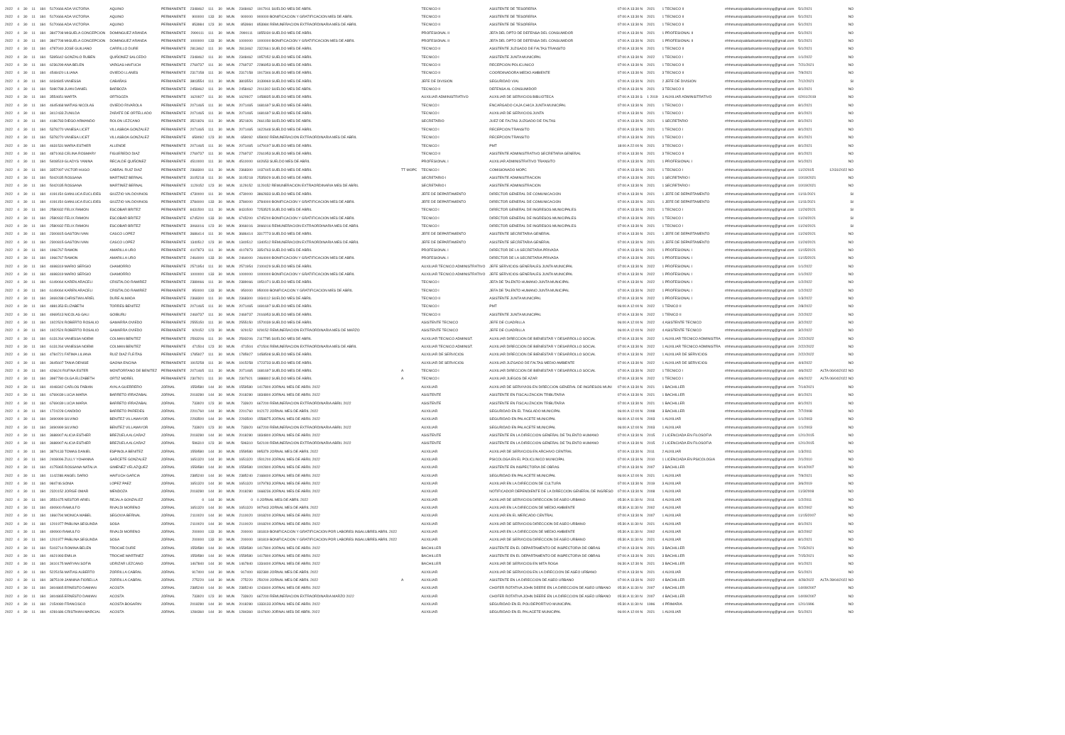| 2022 | 4 | 30 | 11 | 184 | 5170666 ADA VICTORIA | AQUINO | PERMANENTE | 2348462 | 111 | 30 | MUN | 2348462 | 1917911 SUELDO MES DE ABRIL | | TECNICO II | ASISTENTE DE TESORERIA | 07:00 A 13:30 N | 2021 | 1 TECNICO II | rrhhmunicipalidadsanlorenzopg@gmail.com | 5/1/2021 | NO |
| 2022 | 4 | 30 | 11 | 184 | 5170666 ADA VICTORIA | AQUINO | PERMANENTE | 900000 | 133 | 30 | MUN | 900000 | 900000 BONIFICACION Y GRATIFICACION MES DE ABRIL | | TECNICO II | ASISTENTE DE TESORERIA | 07:00 A 13:30 N | 2021 | 1 TECNICO II | rrhhmunicipalidadsanlorenzopg@gmail.com | 5/1/2021 | NO |
| 2022 | 4 | 30 | 11 | 184 | 5170666 ADA VICTORIA | AQUINO | PERMANENTE | 853984 | 123 | 30 | MUN | 853984 | 853984 REMUNERACION EXTRAORDINARIA MES DE ABRIL | | TECNICO II | ASISTENTE DE TESORERIA | 07:00 A 13:30 N | 2021 | 1 TECNICO II | rrhhmunicipalidadsanlorenzopg@gmail.com | 5/1/2021 | NO |
| 2022 | 4 | 30 | 11 | 184 | 3847708 MIGUELA CONCEPCION | DOMINGUEZ ARANDA | PERMANENTE | 2990111 | 111 | 30 | MUN | 2990111 | 1855030 SUELDO MES DE ABRIL | | PROFESIONAL II | JEFA DEL DPTO DE DEFENSA DEL CONSUMIDOR | 07:00 A 13:30 N | 2021 | 1 PROFESIONAL II | rrhhmunicipalidadsanlorenzopg@gmail.com | 5/1/2021 | NO |
| 2022 | 4 | 30 | 11 | 184 | 3847708 MIGUELA CONCEPCION | DOMINGUEZ ARANDA | PERMANENTE | 1000000 | 133 | 30 | MUN | 1000000 | 1000000 BONIFICACION Y GRATIFICACION MES DE ABRIL | | PROFESIONAL II | JEFA DEL DPTO DE DEFENSA DEL CONSUMIDOR | 07:00 A 13:30 N | 2021 | 1 PROFESIONAL II | rrhhmunicipalidadsanlorenzopg@gmail.com | 5/1/2021 | NO |
| 2022 | 4 | 30 | 11 | 184 | 4787040 JOSE GUILIANO | CARRILLO DURE | PERMANENTE | 2813462 | 111 | 30 | MUN | 2813462 | 2322661 SUELDO MES DE ABRIL | | TECNICO II | ASISTENTE JUZGADO DE FALTAS TRANSITO | 07:00 A 13:30 N | 2021 | 1 TECNICO II | rrhhmunicipalidadsanlorenzopg@gmail.com | 5/1/2021 | NO |
| 2022 | 4 | 30 | 11 | 184 | 5395642 GONZALO RUBEN | QUIÑONEZ SALCEDO | PERMANENTE | 2348462 | 111 | 30 | MUN | 2348462 | 1957052 SUELDO MES DE ABRIL | | TECNICO I | ASISTENTE JUNTA MUNICIPAL | 07:00 A 13:30 N | 2022 | 1 TECNICO I | rrhhmunicipalidadsanlorenzopg@gmail.com | 1/1/2022 | NO |
| 2022 | 4 | 30 | 11 | 184 | 6236299 ANA BELEN | VARGAS HAIFUCH | PERMANENTE | 2769737 | 111 | 30 | MUN | 2769737 | 2286953 SUELDO MES DE ABRIL | | TECNICO II | RECEPCION POLICLINICO | 07:00 A 13:30 N | 2021 | 1 TECNICO II | rrhhmunicipalidadsanlorenzopg@gmail.com | 7/21/2021 | NO |
| 2022 | 4 | 30 | 11 | 184 | 4548420 LILIANA | OVIEDO LLANES | PERMANENTE | 2317158 | 111 | 30 | MUN | 2317158 | 1917346 SUELDO MES DE ABRIL | | TECNICO II | COORDINADORA MEDIO AMBIENTE | 07:00 A 13:30 N | 2021 | 3 TECNICO II | rrhhmunicipalidadsanlorenzopg@gmail.com | 7/9/2021 | NO |
| 2022 | 4 | 30 | 11 | 184 | 6034845 VANESSA | CABAÑAS | PERMANENTE | 3803554 | 111 | 30 | MUN | 3803554 | 3139969 SUELDO MES DE ABRIL | | JEFE DE DIVISION | SEGURIDAD VIAL | 07:00 A 13:30 N | 2021 | 2 JEFE DE DIVISION | rrhhmunicipalidadsanlorenzopg@gmail.com | 7/12/2021 | SI |
| 2022 | 4 | 30 | 11 | 184 | 5080788 JUAN DANIEL | BARBOZA | PERMANENTE | 2458462 | 111 | 30 | MUN | 2458462 | 2011302 SUELDO MES DE ABRIL | | TECNICO II | DEFENSA AL CONSUMIDOR | 07:00 A 13:30 N | 2021 | 3 TECNICO II | rrhhmunicipalidadsanlorenzopg@gmail.com | 8/1/2021 | NO |
| 2022 | 4 | 30 | 11 | 184 | 3554651 MARTA | ORTIGOZA | PERMANENTE | 1620927 | 111 | 30 | MUN | 1620927 | 1458835 SUELDO MES DE ABRIL | | AUXILIAR ADMINISTRATIVO | AUXILIAR DE SERVICIOS BIBLIOTECA | 07:00 A 13:30 S | 1 2019 | 3 AUXILIAR ADMINISTRATIVO | rrhhmunicipalidadsanlorenzopg@gmail.com | 02/01/2019 | NO |
| 2022 | 4 | 30 | 11 | 184 | 4645468 MATIAS NICOLAS | OVIEDO RIVAROLA | PERMANENTE | 2071465 | 111 | 30 | MUN | 2071465 | 1681697 SUELDO MES DE ABRIL | | TECNICO I | ENCARGADO CAJA CHICA JUNTA MUNICIPAL | 07:00 A 13:30 N | 2021 | 1 TECNICO I | rrhhmunicipalidadsanlorenzopg@gmail.com | 8/1/2021 | NO |
| 2022 | 4 | 30 | 11 | 184 | 3412433 ZUNILDA | ZARATE DE ORTELLADO | PERMANENTE | 2071465 | 111 | 30 | MUN | 2071465 | 1681697 SUELDO MES DE ABRIL | | TECNICO I | AUXILIAR DE SERVICIOS JUNTA | 07:00 A 13:30 N | 2021 | 1 TECNICO I | rrhhmunicipalidadsanlorenzopg@gmail.com | 8/1/2021 | NO |
| 2022 | 4 | 30 | 11 | 184 | 4186783 DIEGO ARMANDO | ROLON LEZCANO | PERMANENTE | 3521826 | 111 | 30 | MUN | 3521826 | 2661158 SUELDO MES DE ABRIL | | SECRETARIO | JUEZ DE FALTAS JUZGADO DE FALTAS | 07:00 A 13:30 N | 2021 | 1 SECRETARIO | rrhhmunicipalidadsanlorenzopg@gmail.com | 8/1/2021 | NO |
| 2022 | 4 | 30 | 11 | 184 | 5378270 VANESA LICET | VILLASBOA GONZALEZ | PERMANENTE | 2071465 | 111 | 30 | MUN | 2071465 | 1622648 SUELDO MES DE ABRIL | | TECNICO I | RECEPCION TRANSITO | 07:00 A 13:30 N | 2021 | 1 TECNICO I | rrhhmunicipalidadsanlorenzopg@gmail.com | 8/1/2021 | NO |
| 2022 | 4 | 30 | 11 | 184 | 5378270 VANESA LICET | VILLASBOA GONZALEZ | PERMANENTE | 659092 | 123 | 30 | MUN | 659092 | 659092 REMUNERACION EXTRAORDINARIA MES DE ABRIL | | TECNICO I | RECEPCION TRANSITO | 07:00 A 13:30 N | 2021 | 1 TECNICO I | rrhhmunicipalidadsanlorenzopg@gmail.com | 8/1/2021 | NO |
| 2022 | 4 | 30 | 11 | 184 | 4631531 MARIA ESTHER | ALLENDE | PERMANENTE | 2071465 | 111 | 30 | MUN | 2071465 | 1479197 SUELDO MES DE ABRIL | | TECNICO I | PMT | 18:00 A 22:00 N | 2021 | 3 TECNICO I | rrhhmunicipalidadsanlorenzopg@gmail.com | 8/1/2021 | NO |
| 2022 | 4 | 30 | 11 | 184 | 4871063 CELINA ROSMARY | FIGUEREDO DIAZ | PERMANENTE | 2769737 | 111 | 30 | MUN | 2769737 | 2261953 SUELDO MES DE ABRIL | | TECNICO II | ASISTENTE ADMINISTRATIVO SECRETARIA GENERAL | 07:00 A 13:30 N | 2021 | 3 TECNICO II | rrhhmunicipalidadsanlorenzopg@gmail.com | 8/1/2021 | NO |
| 2022 | 4 | 30 | 11 | 184 | 5408519 GLADYS YANINA | RECALDE QUIÑONEZ | PERMANENTE | 4510000 | 111 | 30 | MUN | 4510000 | 602653 SUELDO MES DE ABRIL | | PROFESIONAL I | AUXILIAR ADMINISTRATIVO TRANSITO | 07:00 A 13:30 N | 2021 | 1 PROFESIONAL I | rrhhmunicipalidadsanlorenzopg@gmail.com | 9/1/2021 | NO |
| 2022 | 4 | 30 | 11 | 184 | 3357097 VICTOR HUGO | CABRAL RUIZ DIAZ | PERMANENTE | 2368300 | 111 | 30 | MUN | 2368300 | 1037445 SUELDO MES DE ABRIL | TT MOPC | TECNICO I | COMISIONADO MOPC | 07:00 A 13:30 N | 2021 | 1 TECNICO I | rrhhmunicipalidadsanlorenzopg@gmail.com | 11/2/2015 | 12/31/2022 NO |
| 2022 | 4 | 30 | 11 | 184 | 5042035 ROSSANA | MARTINEZ BERNAL | PERMANENTE | 3105218 | 111 | 30 | MUN | 3105218 | 2535929 SUELDO MES DE ABRIL | | SECRETARIO I | ASISTENTE ADMINISTRACION | 07:00 A 13:30 N | 2021 | 1 SECRETARIO I | rrhhmunicipalidadsanlorenzopg@gmail.com | 10/19/2021 | NO |
| 2022 | 4 | 30 | 11 | 184 | 5042035 ROSSANA | MARTINEZ BERNAL | PERMANENTE | 1129152 | 123 | 30 | MUN | 1129152 | 1129152 REMUNERACION EXTRAORDINARIA MES DE ABRIL | | SECRETARIO I | ASISTENTE ADMINISTRACION | 07:00 A 13:30 N | 2021 | 1 SECRETARIO I | rrhhmunicipalidadsanlorenzopg@gmail.com | 10/19/2021 | NO |
| 2022 | 4 | 30 | 11 | 184 | 4191154 GIANLUCA EUCLIDES | GIUZZIO VALDOVINOS | PERMANENTE | 4730000 | 111 | 30 | MUN | 4730000 | 3862833 SUELDO MES DE ABRIL | | JEFE DE DEPARTAMENTO | DIRECTOR GENERAL DE COMUNICACION | 07:00 A 13:30 N | 2021 | 1 JEFE DE DEPARTAMENTO | rrhhmunicipalidadsanlorenzopg@gmail.com | 11/11/2021 | SI |
| 2022 | 4 | 30 | 11 | 184 | 4191154 GIANLUCA EUCLIDES | GIUZZIO VALDOVINOS | PERMANENTE | 3784000 | 133 | 30 | MUN | 3784000 | 3784000 BONIFICACION Y GRATIFICACION MES DE ABRIL | | JEFE DE DEPARTAMENTO | DIRECTOR GENERAL DE COMUNICACION | 07:00 A 13:30 N | 2021 | 1 JEFE DE DEPARTAMENTO | rrhhmunicipalidadsanlorenzopg@gmail.com | 11/11/2021 | SI |
| 2022 | 4 | 30 | 11 | 184 | 2580932 FELIX RAMON | ESCOBAR BRITEZ | PERMANENTE | 8431500 | 111 | 30 | MUN | 8431500 | 7253525 SUELDO MES DE ABRIL | | TECNICO I | DIRECTOR GENERAL DE INGRESOS MUNICIPALES | 07:00 A 13:30 N | 2021 | 1 TECNICO I | rrhhmunicipalidadsanlorenzopg@gmail.com | 11/24/2021 | SI |
| 2022 | 4 | 30 | 11 | 184 | 2580932 FELIX RAMON | ESCOBAR BRITEZ | PERMANENTE | 6745200 | 133 | 30 | MUN | 6745200 | 6745200 BONIFICACION Y GRATIFICACION MES DE ABRIL | | TECNICO I | DIRECTOR GENERAL DE INGRESOS MUNICIPALES | 07:00 A 13:30 N | 2021 | 1 TECNICO I | rrhhmunicipalidadsanlorenzopg@gmail.com | 11/24/2021 | SI |
| 2022 | 4 | 30 | 11 | 184 | 2580932 FELIX RAMON | ESCOBAR BRITEZ | PERMANENTE | 3066016 | 123 | 30 | MUN | 3066016 | 3066016 REMUNERACION EXTRAORDINARIA MES DE ABRIL | | TECNICO I | DIRECTOR GENERAL DE INGRESOS MUNICIPALES | 07:00 A 13:30 N | 2021 | 1 TECNICO I | rrhhmunicipalidadsanlorenzopg@gmail.com | 11/24/2021 | SI |
| 2022 | 4 | 30 | 11 | 184 | 2300815 GASTON IVAN | CASCO LOPEZ | PERMANENTE | 3686414 | 111 | 30 | MUN | 3686414 | 3317773 SUELDO MES DE ABRIL | | JEFE DE DEPARTAMENTO | ASISTENTE SECRETARIA GENERAL | 07:00 A 13:30 N | 2021 | 1 JEFE DE DEPARTAMENTO | rrhhmunicipalidadsanlorenzopg@gmail.com | 11/24/2021 | NO |
| 2022 | 4 | 30 | 11 | 184 | 2300815 GASTON IVAN | CASCO LOPEZ | PERMANENTE | 1340512 | 123 | 30 | MUN | 1340512 | 1340512 REMUNERACION EXTRAORDINARIA MES DE ABRIL | | JEFE DE DEPARTAMENTO | ASISTENTE SECRETARIA GENERAL | 07:00 A 13:30 N | 2021 | 1 JEFE DE DEPARTAMENTO | rrhhmunicipalidadsanlorenzopg@gmail.com | 11/24/2021 | NO |
| 2022 | 4 | 30 | 11 | 184 | 1966767 RAMON | AMARILLA URO | PERMANENTE | 4107873 | 111 | 30 | MUN | 4107873 | 3354763 SUELDO MES DE ABRIL | | PROFESIONAL I | DIRECTOR DE LA SECRETARIA PRIVADA | 07:00 A 13:30 N | 2021 | 1 PROFESIONAL I | rrhhmunicipalidadsanlorenzopg@gmail.com | 11/15/2021 | NO |
| 2022 | 4 | 30 | 11 | 184 | 1966767 RAMON | AMARILLA URO | PERMANENTE | 2464000 | 133 | 30 | MUN | 2464000 | 2464000 BONIFICACION Y GRATIFICACION MES DE ABRIL | | PROFESIONAL I | DIRECTOR DE LA SECRETARIA PRIVADA | 07:00 A 13:30 N | 2021 | 1 PROFESIONAL I | rrhhmunicipalidadsanlorenzopg@gmail.com | 11/15/2021 | NO |
| 2022 | 4 | 30 | 11 | 184 | 4698319 MARIO SERGIO | CHAMORRO | PERMANENTE | 2571954 | 111 | 30 | MUN | 2571954 | 2100429 SUELDO MES DE ABRIL | | AUXILIAR TECNICO ADMINISTRATIVO | JEFE SERVICIOS GENERALES JUNTA MUNICIPAL | 07:00 A 13:30 N | 2022 | 1 PROFESIONAL I | rrhhmunicipalidadsanlorenzopg@gmail.com | 1/1/2022 | NO |
| 2022 | 4 | 30 | 11 | 184 | 4698319 MARIO SERGIO | CHAMORRO | PERMANENTE | 1000000 | 133 | 30 | MUN | 1000000 | 1000000 BONIFICACION Y GRATIFICACION MES DE ABRIL | | AUXILIAR TECNICO ADMINISTRATIVO | JEFE SERVICIOS GENERALES JUNTA MUNICIPAL | 07:00 A 13:30 N | 2022 | 1 PROFESIONAL I | rrhhmunicipalidadsanlorenzopg@gmail.com | 1/1/2022 | NO |
| 2022 | 4 | 30 | 11 | 184 | 6149064 KAREN ARACELI | CRISTALDO RAMIREZ | PERMANENTE | 2389066 | 111 | 30 | MUN | 2389066 | 1951071 SUELDO MES DE ABRIL | | TECNICO I | JEFA DE TALENTO HUMANO JUNTA MUNICIPAL | 07:00 A 13:30 N | 2022 | 1 PROFESIONAL I | rrhhmunicipalidadsanlorenzopg@gmail.com | 1/2/2022 | NO |
| 2022 | 4 | 30 | 11 | 184 | 6149064 KAREN ARACELI | CRISTALDO RAMIREZ | PERMANENTE | 950000 | 133 | 30 | MUN | 950000 | 950000 BONIFICACION Y GRATIFICACION MES DE ABRIL | | TECNICO I | JEFA DE TALENTO HUMANO JUNTA MUNICIPAL | 07:00 A 13:30 N | 2022 | 1 PROFESIONAL I | rrhhmunicipalidadsanlorenzopg@gmail.com | 1/2/2022 | NO |
| 2022 | 4 | 30 | 11 | 184 | 3469288 CHRISTIAN ARIEL | DURE ALMADA | PERMANENTE | 2368300 | 111 | 30 | MUN | 2368300 | 1934112 SUELDO MES DE ABRIL | | TECNICO II | ASISTENTE JUNTA MUNICIPAL | 07:00 A 13:30 N | 2022 | 1 PROFESIONAL I | rrhhmunicipalidadsanlorenzopg@gmail.com | 1/3/2022 | NO |
| 2022 | 4 | 30 | 11 | 184 | 4881353 ELIZABETH | TORRES BENITEZ | PERMANENTE | 2071465 | 111 | 30 | MUN | 2071465 | 1691697 SUELDO MES DE ABRIL | | TECNICO I | PMT | 06:00 A 12:00 N | 2022 | 1 TENICO II | rrhhmunicipalidadsanlorenzopg@gmail.com | 2/8/2022 | NO |
| 2022 | 4 | 30 | 11 | 184 | 4969513 NICOLAS GALI | GOIBURU | PERMANENTE | 2469737 | 111 | 30 | MUN | 2469737 | 2016953 SUELDO MES DE ABRIL | | TECNICO II | ASISTENTE JUNTA MUNICIPAL | 07:00 A 13:30 N | 2022 | 1 TENICO II | rrhhmunicipalidadsanlorenzopg@gmail.com | 2/2/2022 | NO |
| 2022 | 4 | 30 | 11 | 184 | 1922524 ROBERTO ROSALIO | GAMARRA OVIEDO | PERMANENTE | 2555150 | 111 | 30 | MUN | 2555150 | 1570039 SUELDO MES DE ABRIL | | ASISTENTE TECNICO | JEFE DE CUADRILLA | 06:00 A 12:00 N | 2022 | 4 ASISTENTE TECNICO | rrhhmunicipalidadsanlorenzopg@gmail.com | 3/2/2022 | NO |
| 2022 | 4 | 30 | 11 | 184 | 1922524 ROBERTO ROSALIO | GAMARRA OVIEDO | PERMANENTE | 929152 | 123 | 30 | MUN | 929152 | 929152 REMUNERACION EXTRAORDINARIA MES DE MARZO | | ASISTENTE TECNICO | JEFE DE CUADRILLA | 06:00 A 12:00 N | 2022 | 4 ASISTENTE TECNICO | rrhhmunicipalidadsanlorenzopg@gmail.com | 3/2/2022 | NO |
| 2022 | 4 | 30 | 11 | 184 | 6131264 VANESSA NOEMI | COLMAN BENITEZ | PERMANENTE | 2593206 | 111 | 30 | MUN | 2593206 | 2117785 SUELDO MES DE ABRIL | | AUXILIAR TECNICO ADMINIST. | AUXILIAR DIRECCION DE BIENESTAR Y DESARROLLO SOCIAL | 07:00 A 13:30 N | 2022 | 1 AUXILIAR TECNICO ADMINISTRA | rrhhmunicipalidadsanlorenzopg@gmail.com | 2/22/2022 | NO |
| 2022 | 4 | 30 | 11 | 184 | 6131264 VANESSA NOEMI | COLMAN BENITEZ | PERMANENTE | 471504 | 123 | 30 | MUN | 471504 | 471504 REMUNERACION EXTRAORDINARIA MES DE ABRIL | | AUXILIAR TECNICO ADMINIST. | AUXILIAR DIRECCION DE BIENESTAR Y DESARROLLO SOCIAL | 07:00 A 13:30 N | 2022 | 1 AUXILIAR TECNICO ADMINISTRA | rrhhmunicipalidadsanlorenzopg@gmail.com | 2/22/2022 | NO |
| 2022 | 4 | 30 | 11 | 184 | 4784721 FATIMA LILIANA | RUIZ DIAZ FLEITAS | PERMANENTE | 1785927 | 111 | 30 | MUN | 1785927 | 1458508 SUELDO MES DE ABRIL | | AUXILIAR DE SERVICIOS | AUXILIAR DIRECCION DE BIENESTAR Y DESARROLLO SOCIAL | 07:00 A 13:30 N | 2022 | 1 AUXILIAR DE SERVICIOS | rrhhmunicipalidadsanlorenzopg@gmail.com | 2/22/2022 | NO |
| 2022 | 4 | 30 | 11 | 184 | 3645607 TANIA DENISE | GAONA ENCINA | PERMANENTE | 1915258 | 111 | 30 | MUN | 1915258 | 1723733 SUELDO MES DE ABRIL | | AUXILIAR DE SERVICIOS | AUXILIAR JUZGADO DE FALTAS MEDIO AMBIENTE | 07:00 A 13:30 N | 2022 | 1 AUXILIAR DE SERVICIOS | rrhhmunicipalidadsanlorenzopg@gmail.com | 4/4/2022 | NO |
| 2022 | 4 | 30 | 11 | 184 | 426624 RUFINA ESTER | MONTORFANO DE BENITEZ | PERMANENTE | 2071465 | 111 | 30 | MUN | 2071465 | 1681697 SUELDO MES DE ABRIL | A | TECNICO I | AUXILIAR DIRECCION DE BIENESTAR Y DESARROLLO SOCIAL | 07:00 A 13:30 N | 2022 | 1 TECNICO I | rrhhmunicipalidadsanlorenzopg@gmail.com | 4/6/2022 | ALTA 06/04/2022 NO |
| 2022 | 4 | 30 | 11 | 184 | 3987780 OLGA ELIZABETH | ORTIZ MOREL | PERMANENTE | 2307921 | 111 | 30 | MUN | 2307921 | 1888802 SUELDO MES DE ABRIL | A | TECNICO I | AUXILIAR JUEGOS DE AZAR | 07:00 A 13:30 N | 2022 | 1 TECNICO I | rrhhmunicipalidadsanlorenzopg@gmail.com | 4/6/2022 | ALTA 06/04/2022 NO |
| 2022 | 4 | 30 | 11 | 184 | 4048342 CARLOS FABIAN | AYALA GUERRERO | JORNAL | 1559580 | 144 | 30 | MUN | 1559580 | 1417800 JORNAL MES DE ABRIL 2022 | | AUXILIAR | AUXILIAR DE SERVIVIOS EN DIRECCION GENERAL DE INGRESOS MUNI | 07:00 A 13:30 N | 2021 | 1 BACHILLER | rrhhmunicipalidadsanlorenzopg@gmail.com | 7/14/2021 | NO |
| 2022 | 4 | 30 | 11 | 184 | 6769039 LUCIA MARIA | BARRETO IRRAZABAL | JORNAL | 2018280 | 144 | 30 | MUN | 2018280 | 1834800 JORNAL MES DE ABRIL 2022 | | ASISTENTE | ASISTENTE EN FISCALIZACION TRIBUTARIA | 07:00 A 13:30 N | 2021 | 1 BACHILLER | rrhhmunicipalidadsanlorenzopg@gmail.com | 8/1/2021 | NO |
| 2022 | 4 | 30 | 11 | 184 | 6769039 LUCIA MARIA | BARRETO IRRAZABAL | JORNAL | 733920 | 123 | 30 | MUN | 733920 | 667200 REMUNERACION EXTRAORDINARIA ABRIL 2022 | | ASISTENTE | ASISTENTE EN FISCALIZACION TRIBUTARIA | 07:00 A 13:30 N | 2021 | 1 BACHILLER | rrhhmunicipalidadsanlorenzopg@gmail.com | 8/1/2021 | NO |
| 2022 | 4 | 30 | 11 | 184 | 1724228 CANDIDO | BARRETO PAREDES | JORNAL | 2201760 | 144 | 30 | MUN | 2201760 | 912172 JORNAL MES DE ABRIL 2022 | | AUXILIAR | SEGURIDAD EN EL TINGLADO MUNICIPAL | 06:00 A 12:00 N | 2008 | 3 BACHILLER | rrhhmunicipalidadsanlorenzopg@gmail.com | 7/7/2008 | NO |
| 2022 | 4 | 30 | 11 | 184 | 3490999 SILVINO | BENITEZ VILLAMAYOR | JORNAL | 2293500 | 144 | 30 | MUN | 2293500 | 1558875 JORNAL MES DE ABRIL 2022 | | AUXILIAR | SEGURIDAD EN PALACETE MUNICIPAL | 06:00 A 12:00 N | 2003 | 1 AUXILIAR | rrhhmunicipalidadsanlorenzopg@gmail.com | 1/1/2003 | NO |
| 2022 | 4 | 30 | 11 | 184 | 3490999 SILVINO | BENITEZ VILLAMAYOR | JORNAL | 733920 | 123 | 30 | MUN | 733920 | 667200 REMUNERACION EXTRAORDINARIA ABRIL 2022 | | AUXILIAR | SEGURIDAD EN PALACETE MUNICIPAL | 06:00 A 12:00 N | 2003 | 1 AUXILIAR | rrhhmunicipalidadsanlorenzopg@gmail.com | 1/1/2003 | NO |
| 2022 | 4 | 30 | 11 | 184 | 3688907 ALICIA ESTHER | BREZUELA ALCARAZ | JORNAL | 2018280 | 144 | 30 | MUN | 2018280 | 1834800 JORNAL MES DE ABRIL 2022 | | ASISTENTE | ASISTENTE EN LA DIRECCION GENERAL DE TALENTO HUMANO | 07:00 A 13:30 N | 2015 | 2 LICENCIADA EN FILOSOFIA | rrhhmunicipalidadsanlorenzopg@gmail.com | 12/1/2015 | NO |
| 2022 | 4 | 30 | 11 | 184 | 3688907 ALICIA ESTHER | BREZUELA ALCARAZ | JORNAL | 596310 | 123 | 30 | MUN | 596310 | 542100 REMUNERACION EXTRAORDINARIA ABRIL 2022 | | ASISTENTE | ASISTENTE EN LA DIRECCION GENERAL DE TALENTO HUMANO | 07:00 A 13:30 N | 2015 | 2 LICENCIADA EN FILOSOFIA | rrhhmunicipalidadsanlorenzopg@gmail.com | 12/1/2015 | NO |
| 2022 | 4 | 30 | 11 | 184 | 3879133 TOMAS DANIEL | ESPINOLA BENITEZ | JORNAL | 1559580 | 144 | 30 | MUN | 1559580 | 995379 JORNAL MES DE ABRIL 2022 | | AUXILIAR | AUXILIAR DE SERVICIOS EN ARCHIVO CENTRAL | 07:00 A 13:30 N | 2011 | 2 AUXILIAR | rrhhmunicipalidadsanlorenzopg@gmail.com | 1/3/2011 | NO |
| 2022 | 4 | 30 | 11 | 184 | 2408096 ZULLY YOHANNA | GARCETE GONZALEZ | JORNAL | 1651320 | 144 | 30 | MUN | 1651320 | 1501200 JORNAL MES DE ABRIL 2022 | | AUXILIAR | PSICOLOGA EN EL POLICLINICO MUNICIPAL | 07:00 A 13:30 N | 2010 | 1 LICENCIADA EN PSICOLOGIA | rrhhmunicipalidadsanlorenzopg@gmail.com | 2/1/2010 | NO |
| 2022 | 4 | 30 | 11 | 184 | 4175965 ROSSANA NATALIA | GIMENEZ VELAZQUEZ | JORNAL | 1559580 | 144 | 30 | MUN | 1559580 | 1002800 JORNAL MES DE ABRIL 2022 | | AUXILIAR | ASISTENTE EN INSPECTORIA DE OBRAS | 07:00 A 13:30 N | 2007 | 3 BACHILLER | rrhhmunicipalidadsanlorenzopg@gmail.com | 9/14/2007 | NO |
| 2022 | 4 | 30 | 11 | 184 | 1142288 ANGEL DARIO | HAIFUCH GARCIA | JORNAL | 2385240 | 144 | 30 | MUN | 2385240 | 2168400 JORNAL MES DE ABRIL 2022 | | AUXILIAR | SEGURIDAD EN PALACETE MUNICIPAL | 06:00 A 12:00 N | 2021 | 1 AUXILIAR | rrhhmunicipalidadsanlorenzopg@gmail.com | 7/9/2021 | NO |
| 2022 | 4 | 30 | 11 | 184 | 984746 SONIA | LOPEZ PAEZ | JORNAL | 1651320 | 144 | 30 | MUN | 1651320 | 1079783 JORNAL MES DE ABRIL 2022 | | AUXILIAR | AUXILIAR EN LA DIRECCION DE CULTURA | 07:00 A 13:30 N | 2019 | 3 AUXILIAR | rrhhmunicipalidadsanlorenzopg@gmail.com | 3/6/2019 | NO |
| 2022 | 4 | 30 | 11 | 184 | 2320152 JORGE OMAR | MENDOZA | JORNAL | 2018280 | 144 | 30 | MUN | 2018280 | 1668236 JORNAL MES DE ABRIL 2022 | | AUXILIAR | NOTIFICADOR DEPENDIENTE DE LA DIRECCION GENERAL DE INGRESO | 07:00 A 13:30 N | 2008 | 1 AUXILIAR | rrhhmunicipalidadsanlorenzopg@gmail.com | 11/3/2008 | NO |
| 2022 | 4 | 30 | 11 | 184 | 3551675 NESTOR ARIEL | REJALA GONZALEZ | JORNAL | 0 | 144 | 30 | MUN | 0 | 0 JORNAL MES DE ABRIL 2022 | | AUXILIAR | AUXILIAR DE SERVICIOS DIRECCION DE ASEO URBANO | 05:30 A 11:30 N | 2011 | 4 AUXILIAR | rrhhmunicipalidadsanlorenzopg@gmail.com | 1/2/2011 | NO |
| 2022 | 4 | 30 | 11 | 184 | 490900 RAMULFO | RIVALDI MORENO | JORNAL | 1651320 | 144 | 30 | MUN | 1651320 | 907943 JORNAL MES DE ABRIL 2022 | | AUXILIAR | AUXILIAR EN LA DIRECCION DE MEDIO AMBIENTE | 05:30 A 11:30 N | 2002 | 4 AUXILIAR | rrhhmunicipalidadsanlorenzopg@gmail.com | 8/2/2002 | NO |
| 2022 | 4 | 30 | 11 | 184 | 1860794 MONICA MABEL | SEGOVIA BERNAL | JORNAL | 2110020 | 144 | 30 | MUN | 2110020 | 1918200 JORNAL MES DE ABRIL 2022 | | AUXILIAR | AUXILIAR EN EL MERCADO CENTRAL | 07:00 A 13:30 N | 2007 | 1 AUXILIAR | rrhhmunicipalidadsanlorenzopg@gmail.com | 11/15/2007 | NO |
| 2022 | 4 | 30 | 11 | 184 | 1201977 PABLINA SEGUNDA | SOSA | JORNAL | 2110020 | 144 | 30 | MUN | 2110020 | 1918200 JORNAL MES DE ABRIL 2022 | | AUXILIAR | AUXILIAR DE SERVICIOS DIRECCION DE ASEO URBANO | 05:30 A 11:30 N | 2021 | 4 AUXILIAR | rrhhmunicipalidadsanlorenzopg@gmail.com | 8/1/2021 | NO |
| 2022 | 4 | 30 | 11 | 184 | 490900 RAMULFO | RIVALDI MORENO | JORNAL | 200000 | 133 | 30 | MUN | 200000 | 181819 BONIFICACION Y GRATIFICACION POR LABORES INSALUBRES ABRIL 2022 | | AUXILIAR | AUXILIAR EN LA DIRECCION DE MEDIO AMBIENTE | 05:30 A 11:30 N | 2002 | 4 AUXILIAR | rrhhmunicipalidadsanlorenzopg@gmail.com | 8/2/2002 | NO |
| 2022 | 4 | 30 | 11 | 184 | 1201977 PABLINA SEGUNDA | SOSA | JORNAL | 200000 | 133 | 30 | MUN | 200000 | 181819 BONIFICACION Y GRATIFICACION POR LABORES INSALUBRES ABRIL 2022 | | AUXILIAR | AUXILIAR DE SERVICIOS DIRECCION DE ASEO URBANO | 05:30 A 11:30 N | 2021 | 4 AUXILIAR | rrhhmunicipalidadsanlorenzopg@gmail.com | 8/1/2021 | NO |
| 2022 | 4 | 30 | 11 | 184 | 5103714 ROMINA BELEN | TROCHE DURE | JORNAL | 1559580 | 144 | 30 | MUN | 1559580 | 1417800 JORNAL MES DE ABRIL 2022 | | BACHILLER | ASISTENTE EN EL DEPARTAMENTO DE INSPECTORIA DE OBRAS | 07:00 A 13:30 N | 2021 | 3 BACHILLER | rrhhmunicipalidadsanlorenzopg@gmail.com | 7/15/2021 | NO |
| 2022 | 4 | 30 | 11 | 184 | 4621993 EMILIA | TROCHE MARTINEZ | JORNAL | 1559580 | 144 | 30 | MUN | 1559580 | 1417800 JORNAL MES DE ABRIL 2022 | | BACHILLER | ASISTENTE EN EL DEPARTAMENTO DE INSPECTORIA DE OBRAS | 07:00 A 13:30 N | 2021 | 3 BACHILLER | rrhhmunicipalidadsanlorenzopg@gmail.com | 7/15/2021 | NO |
| 2022 | 4 | 30 | 11 | 184 | 3410175 MARYAN SOFIA | UDRIZAR LEZCANO | JORNAL | 1467840 | 144 | 30 | MUN | 1467840 | 1334400 JORNAL MES DE ABRIL 2022 | | BACHILLER | AUXILIAR DE SERVICIOS EN MITA ROGA | 06:30 A 12:30 N | 2021 | 3 BACHILLER | rrhhmunicipalidadsanlorenzopg@gmail.com | 9/1/2021 | NO |
| 2022 | 4 | 30 | 11 | 184 | 5225156 MATIAS ALBERTO | ZORRILLA CABRAL | JORNAL | 917400 | 144 | 30 | MUN | 917400 | 832380 JORNAL MES DE ABRIL 2022 | | AUXILIAR | AUXILIAR DE SERVICIOS EN LA DIRECCION DE ASEO URBANO | 07:00 A 13:30 N | 2021 | 4 AUXILIAR | rrhhmunicipalidadsanlorenzopg@gmail.com | 5/1/2021 | NO |
| 2022 | 4 | 30 | 11 | 184 | 3875109 JANNINA FIORELLA | ZORRILLA CABRAL | JORNAL | 275220 | 144 | 30 | MUN | 275220 | 250200 JORNAL MES DE ABRIL 2022 | A | AUXILIAR | ASISTENTE EN LA DIRECCION DE ASEO URBANO | 07:00 A 13:30 N | 2022 | 4 BACHILLER | rrhhmunicipalidadsanlorenzopg@gmail.com | 4/28/2022 | ALTA 28/04/2022 NO |
| 2022 | 4 | 30 | 11 | 184 | 3404865 ERNESTO DAMIAN | ACOSTA | JORNAL | 2385240 | 144 | 30 | MUN | 2385240 | 1243400 JORNAL MES DE ABRIL 2022 | | AUXILIAR | CHOFER ROTATIVA JOHN DEERE EN LA DIRECCION DE ASEO URBANO | 05:30 A 11:30 N | 2007 | 4 BACHILLER | rrhhmunicipalidadsanlorenzopg@gmail.com | 14/09/2007 | NO |
| 2022 | 4 | 30 | 11 | 184 | 3404865 ERNESTO DAMIAN | ACOSTA | JORNAL | 733920 | 123 | 30 | MUN | 733920 | 667200 REMUNERACION EXTRAORDINARIA MARZO 2022 | | AUXILIAR | CHOFER ROTATIVA JOHN DEERE EN LA DIRECCION DE ASEO URBANO | 05:30 A 11:30 N | 2007 | 4 BACHILLER | rrhhmunicipalidadsanlorenzopg@gmail.com | 14/09/2007 | NO |
| 2022 | 4 | 30 | 11 | 184 | 2154080 FRANCISCO | ACOSTA BOGARIN | JORNAL | 2018280 | 144 | 30 | MUN | 2018280 | 1333133 JORNAL MES DE ABRIL 2022 | | AUXILIAR | SEGURIDAD EN EL POLIDEPORTIVO MUNICIPAL | 05:30 A 11:30 N | 1996 | 4 PRIMARIA | rrhhmunicipalidadsanlorenzopg@gmail.com | 12/1/1996 | NO |
| 2022 | 4 | 30 | 11 | 184 | 4281686 CRISTHIAN MARCIAL | ACOSTA | JORNAL | 1284360 | 144 | 30 | MUN | 1284360 | 1167600 JORNAL MES DE ABRIL 2022 | | AUXILIAR | SEGURIDAD EN EL PALACETE MUNICIPAL | 06:00 A 12:00 N | 2021 | 1 AUXILIAR | rrhhmunicipalidadsanlorenzopg@gmail.com | 5/1/2021 | NO |